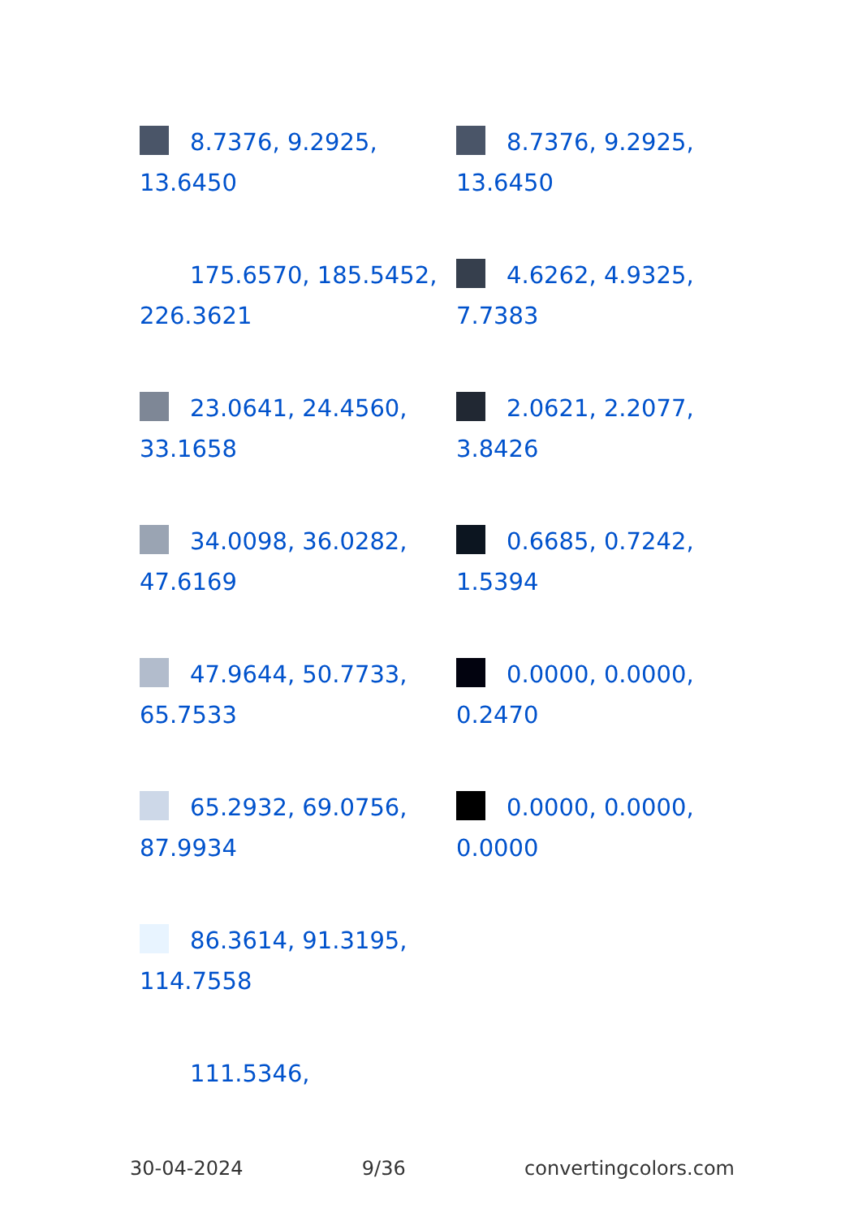8.7376, 9.2925, 13.6450
8.7376, 9.2925, 13.6450
175.6570, 185.5452, 226.3621
4.6262, 4.9325, 7.7383
23.0641, 24.4560, 33.1658
2.0621, 2.2077, 3.8426
34.0098, 36.0282, 47.6169
0.6685, 0.7242, 1.5394
47.9644, 50.7733, 65.7533
0.0000, 0.0000, 0.2470
65.2932, 69.0756, 87.9934
0.0000, 0.0000, 0.0000
86.3614, 91.3195, 114.7558
111.5346,
30-04-2024 9/36 convertingcolors.com